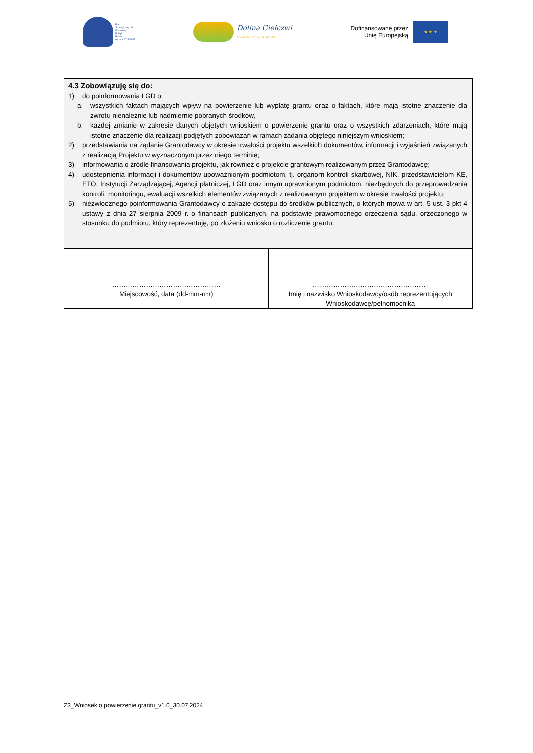Plan
Strategiczny dla
Wspólnej
Polityki
Rolnej
na lata 2023-2027
Dolina Giełczwi
LOKALNA GRUPA DZIAŁANIA
Dofinansowane przez
Unię Europejską
★ ★ ★
| 4.3 Zobowiązuję się do: 1) do poinformowania LGD o: a. wszystkich faktach mających wpływ na powierzenie lub wypłatę grantu oraz o faktach, które mają istotne znaczenie dla zwrotu nienależnie lub nadmiernie pobranych środków, b. każdej zmianie w zakresie danych objętych wnioskiem o powierzenie grantu oraz o wszystkich zdarzeniach, które mają istotne znaczenie dla realizacji podjętych zobowiązań w ramach zadania objętego niniejszym wnioskiem; 2) przedstawiania na żądanie Grantodawcy w okresie trwałości projektu wszelkich dokumentów, informacji i wyjaśnień związanych z realizacją Projektu w wyznaczonym przez niego terminie; 3) informowania o źródle finansowania projektu, jak również o projekcie grantowym realizowanym przez Grantodawcę; 4) udostepnienia informacji i dokumentów upoważnionym podmiotom, tj. organom kontroli skarbowej, NIK, przedstawicielom KE, ETO, Instytucji Zarządzającej, Agencji płatniczej, LGD oraz innym uprawnionym podmiotom, niezbędnych do przeprowadzania kontroli, monitoringu, ewaluacji wszelkich elementów związanych z realizowanym projektem w okresie trwałości projektu; 5) niezwłocznego poinformowania Grantodawcy o zakazie dostępu do środków publicznych, o których mowa w art. 5 ust. 3 pkt 4 ustawy z dnia 27 sierpnia 2009 r. o finansach publicznych, na podstawie prawomocnego orzeczenia sądu, orzeczonego w stosunku do podmiotu, który reprezentuję, po złożeniu wniosku o rozliczenie grantu. | |
| ………………………………………… Miejscowość, data (dd-mm-rrrr) | …………………………………………… Imię i nazwisko Wnioskodawcy/osób reprezentujących Wnioskodawcę/pełnomocnika |
Z3_Wniosek o powierzenie grantu_v1.0_30.07.2024